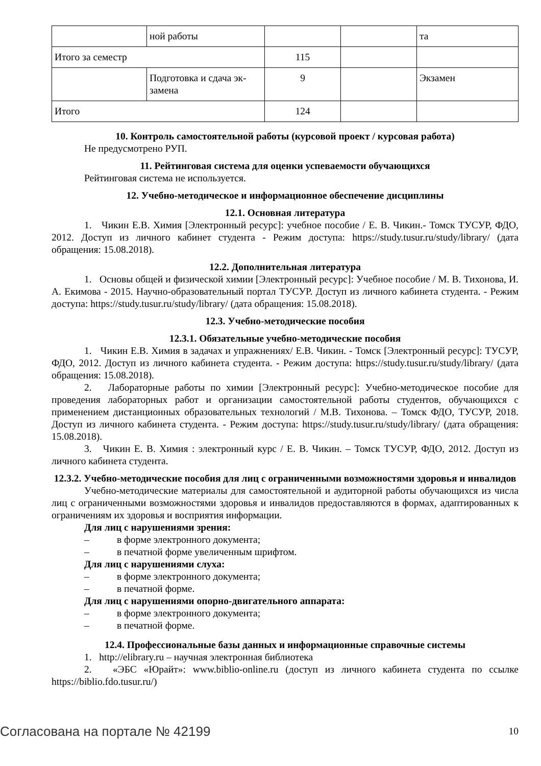| | ной работы | | | та |
| Итого за семестр | | 115 | | |
| | Подготовка и сдача эк-замена | 9 | | Экзамен |
| Итого | | 124 | | |
10. Контроль самостоятельной работы (курсовой проект / курсовая работа)
Не предусмотрено РУП.
11. Рейтинговая система для оценки успеваемости обучающихся
Рейтинговая система не используется.
12. Учебно-методическое и информационное обеспечение дисциплины
12.1. Основная литература
1. Чикин Е.В. Химия [Электронный ресурс]: учебное пособие / Е. В. Чикин.- Томск ТУСУР, ФДО, 2012. Доступ из личного кабинет студента - Режим доступа: https://study.tusur.ru/study/library/ (дата обращения: 15.08.2018).
12.2. Дополнительная литература
1. Основы общей и физической химии [Электронный ресурс]: Учебное пособие / М. В. Тихонова, И. А. Екимова - 2015. Научно-образовательный портал ТУСУР. Доступ из личного кабинета студента. - Режим доступа: https://study.tusur.ru/study/library/ (дата обращения: 15.08.2018).
12.3. Учебно-методические пособия
12.3.1. Обязательные учебно-методические пособия
1. Чикин Е.В. Химия в задачах и упражнениях/ Е.В. Чикин. - Томск [Электронный ресурс]: ТУСУР, ФДО, 2012. Доступ из личного кабинета студента. - Режим доступа: https://study.tusur.ru/study/library/ (дата обращения: 15.08.2018).
2. Лабораторные работы по химии [Электронный ресурс]: Учебно-методическое пособие для проведения лабораторных работ и организации самостоятельной работы студентов, обучающихся с применением дистанционных образовательных технологий / М.В. Тихонова. – Томск ФДО, ТУСУР, 2018. Доступ из личного кабинета студента. - Режим доступа: https://study.tusur.ru/study/library/ (дата обращения: 15.08.2018).
3. Чикин Е. В. Химия : электронный курс / Е. В. Чикин. – Томск ТУСУР, ФДО, 2012. Доступ из личного кабинета студента.
12.3.2. Учебно-методические пособия для лиц с ограниченными возможностями здоровья и инвалидов
Учебно-методические материалы для самостоятельной и аудиторной работы обучающихся из числа лиц с ограниченными возможностями здоровья и инвалидов предоставляются в формах, адаптированных к ограничениям их здоровья и восприятия информации.
Для лиц с нарушениями зрения:
– в форме электронного документа;
– в печатной форме увеличенным шрифтом.
Для лиц с нарушениями слуха:
– в форме электронного документа;
– в печатной форме.
Для лиц с нарушениями опорно-двигательного аппарата:
– в форме электронного документа;
– в печатной форме.
12.4. Профессиональные базы данных и информационные справочные системы
1. http://elibrary.ru – научная электронная библиотека
2. «ЭБС «Юрайт»: www.biblio-online.ru (доступ из личного кабинета студента по ссылке https://biblio.fdo.tusur.ru/)
Согласована на портале № 42199 10